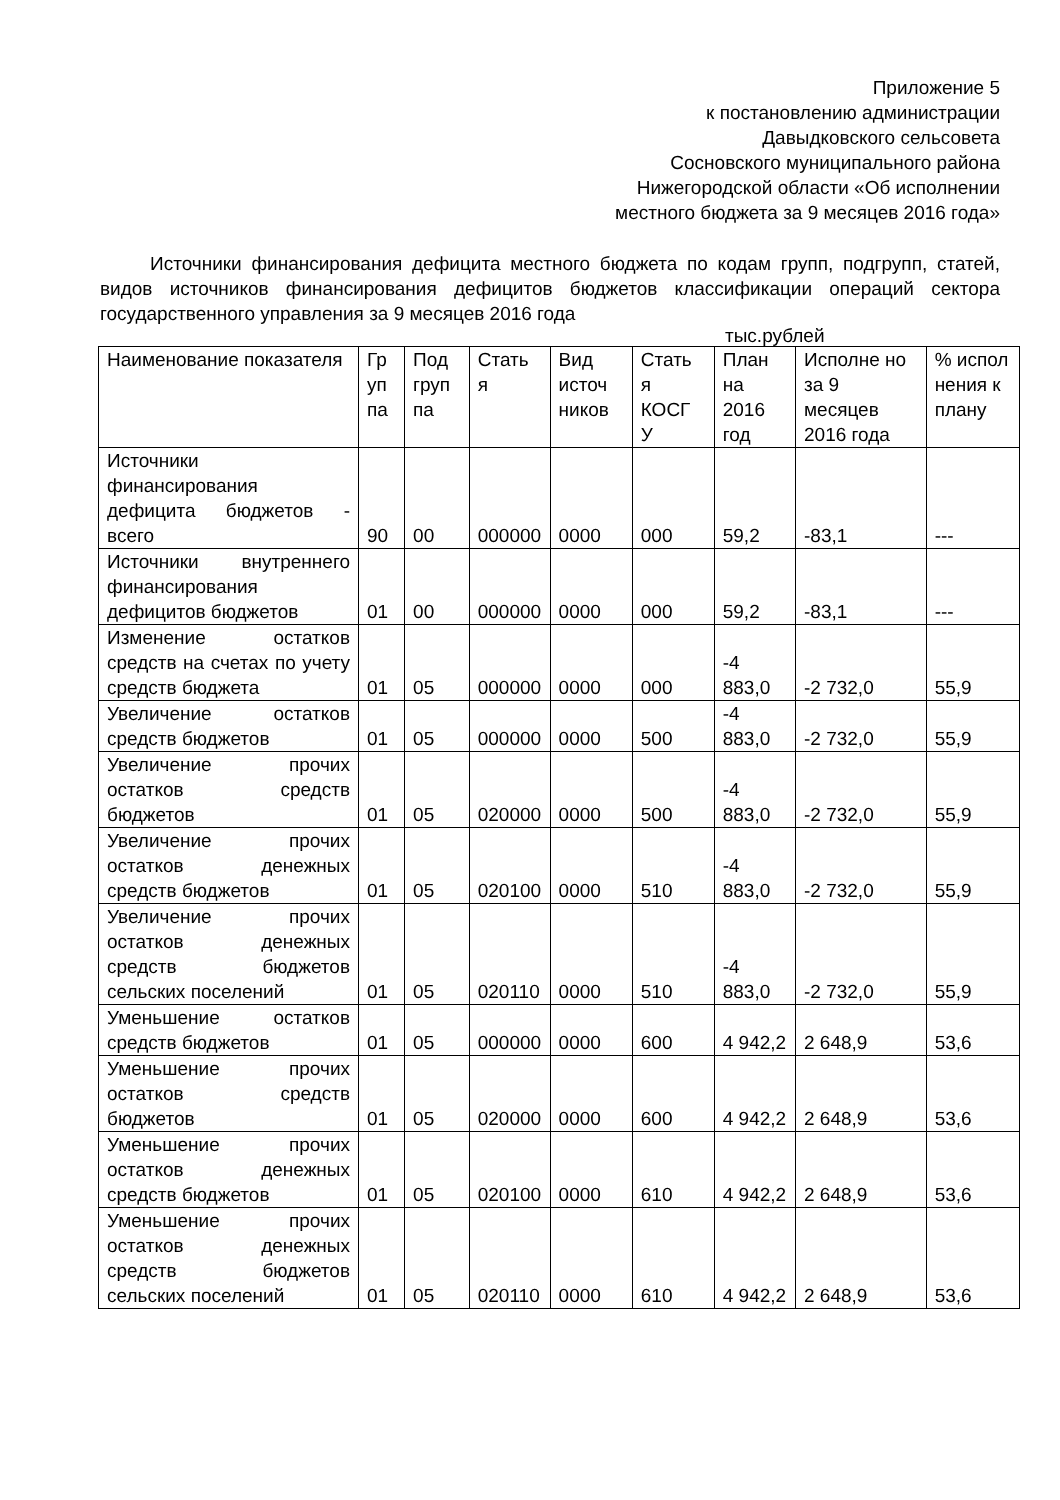Приложение 5
к постановлению администрации
Давыдковского сельсовета
Сосновского муниципального района
Нижегородской области «Об исполнении местного бюджета за 9 месяцев 2016 года»
Источники финансирования дефицита местного бюджета по кодам групп, подгрупп, статей, видов источников финансирования дефицитов бюджетов классификации операций сектора государственного управления за 9 месяцев 2016 года
тыс.рублей
| Наименование показателя | Гр уп па | Под груп па | Стать я | Вид источ ников | Стать я КОСГ У | План на 2016 год | Исполне но за 9 месяцев 2016 года | % испол нения к плану |
| --- | --- | --- | --- | --- | --- | --- | --- | --- |
| Источники финансирования дефицита бюджетов - всего | 90 | 00 | 000000 | 0000 | 000 | 59,2 | -83,1 | --- |
| Источники внутреннего финансирования дефицитов бюджетов | 01 | 00 | 000000 | 0000 | 000 | 59,2 | -83,1 | --- |
| Изменение остатков средств на счетах по учету средств бюджета | 01 | 05 | 000000 | 0000 | 000 | -4 883,0 | -2 732,0 | 55,9 |
| Увеличение остатков средств бюджетов | 01 | 05 | 000000 | 0000 | 500 | -4 883,0 | -2 732,0 | 55,9 |
| Увеличение прочих остатков средств бюджетов | 01 | 05 | 020000 | 0000 | 500 | -4 883,0 | -2 732,0 | 55,9 |
| Увеличение прочих остатков денежных средств бюджетов | 01 | 05 | 020100 | 0000 | 510 | -4 883,0 | -2 732,0 | 55,9 |
| Увеличение прочих остатков денежных средств бюджетов сельских поселений | 01 | 05 | 020110 | 0000 | 510 | -4 883,0 | -2 732,0 | 55,9 |
| Уменьшение остатков средств бюджетов | 01 | 05 | 000000 | 0000 | 600 | 4 942,2 | 2 648,9 | 53,6 |
| Уменьшение прочих остатков средств бюджетов | 01 | 05 | 020000 | 0000 | 600 | 4 942,2 | 2 648,9 | 53,6 |
| Уменьшение прочих остатков денежных средств бюджетов | 01 | 05 | 020100 | 0000 | 610 | 4 942,2 | 2 648,9 | 53,6 |
| Уменьшение прочих остатков денежных средств бюджетов сельских поселений | 01 | 05 | 020110 | 0000 | 610 | 4 942,2 | 2 648,9 | 53,6 |